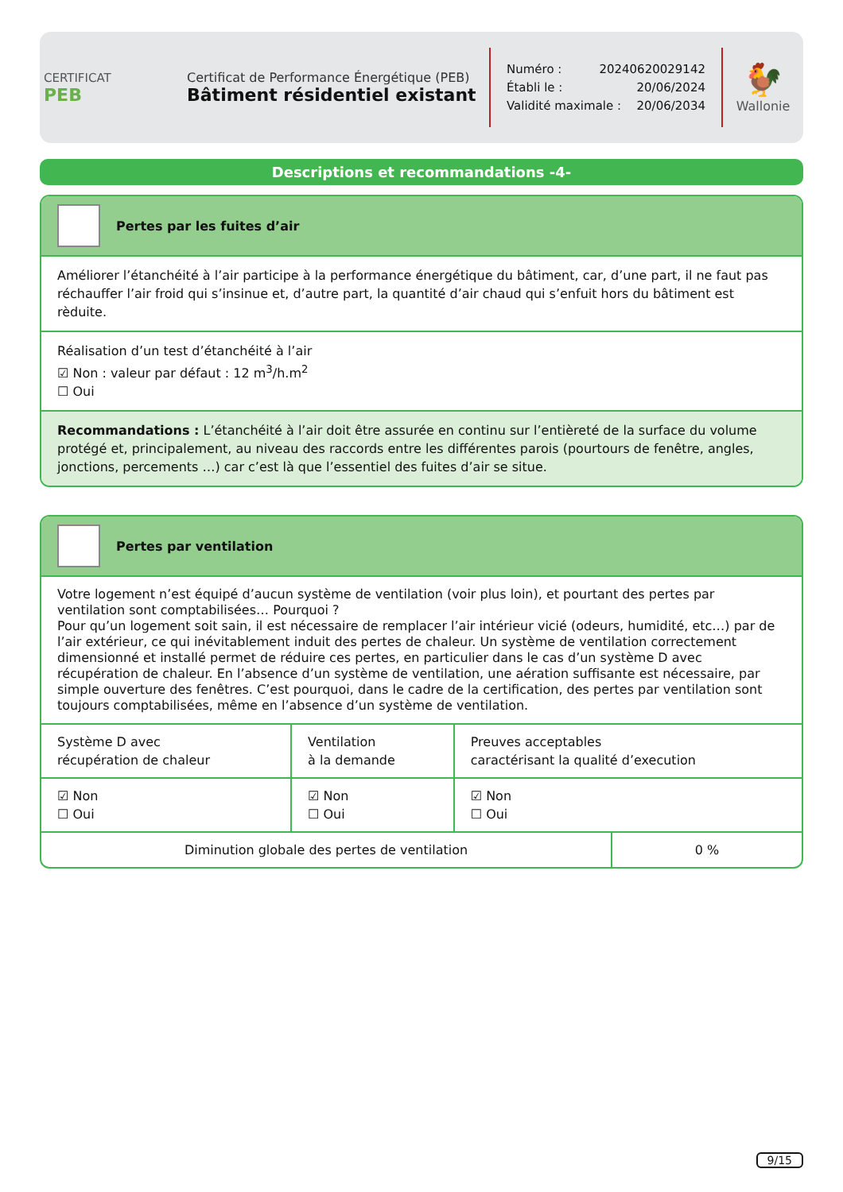CERTIFICAT
PEB
Certificat de Performance Énergétique (PEB)
Bâtiment résidentiel existant
Numéro : 20240620029142
Établi le : 20/06/2024
Validité maximale : 20/06/2034
🐓
Wallonie
Descriptions et recommandations -4-
Pertes par les fuites d’air
Améliorer l’étanchéité à l’air participe à la performance énergétique du bâtiment, car, d’une part, il ne faut pas réchauffer l’air froid qui s’insinue et, d’autre part, la quantité d’air chaud qui s’enfuit hors du bâtiment est rèduite.
Réalisation d’un test d’étanchéité à l’air
☑ Non : valeur par défaut : 12 m<sup>3</sup>/h.m<sup>2</sup>
☐ Oui
Recommandations : L’étanchéité à l’air doit être assurée en continu sur l’entièreté de la surface du volume protégé et, principalement, au niveau des raccords entre les différentes parois (pourtours de fenêtre, angles, jonctions, percements …) car c’est là que l’essentiel des fuites d’air se situe.
Pertes par ventilation
Votre logement n’est équipé d’aucun système de ventilation (voir plus loin), et pourtant des pertes par ventilation sont comptabilisées… Pourquoi ?
Pour qu’un logement soit sain, il est nécessaire de remplacer l’air intérieur vicié (odeurs, humidité, etc…) par de l’air extérieur, ce qui inévitablement induit des pertes de chaleur. Un système de ventilation correctement dimensionné et installé permet de réduire ces pertes, en particulier dans le cas d’un système D avec récupération de chaleur. En l’absence d’un système de ventilation, une aération suffisante est nécessaire, par simple ouverture des fenêtres. C’est pourquoi, dans le cadre de la certification, des pertes par ventilation sont toujours comptabilisées, même en l’absence d’un système de ventilation.
| Système D avec récupération de chaleur | Ventilation à la demande | Preuves acceptables caractérisant la qualité d’execution |
| ☑ Non ☐ Oui | ☑ Non ☐ Oui | ☑ Non ☐ Oui |
| Diminution globale des pertes de ventilation | 0 % |
9/15